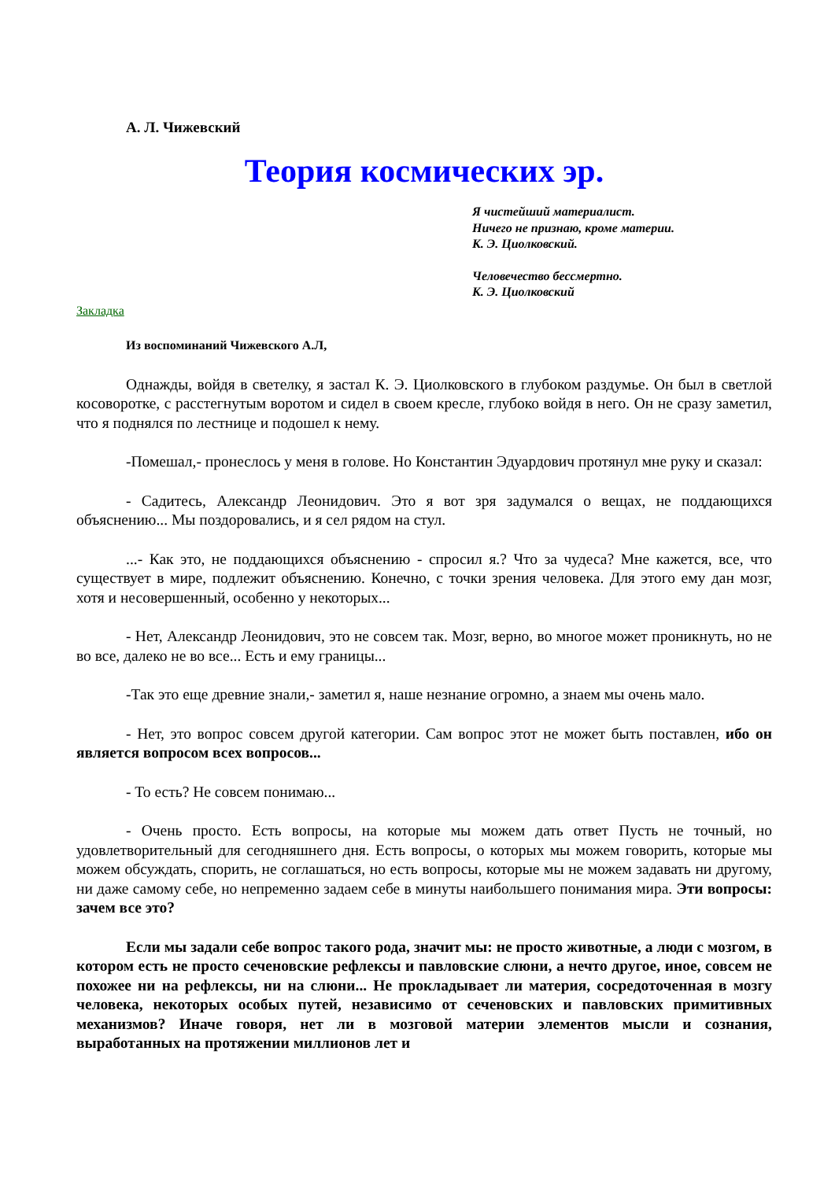А. Л. Чижевский
Теория космических эр.
Я чистейший материалист.
Ничего не признаю, кроме материи.
К. Э. Циолковский.
Человечество бессмертно.
К. Э. Циолковский
Закладка
Из воспоминаний Чижевского А.Л,
Однажды, войдя в светелку, я застал К. Э. Циолковского в глубоком раздумье. Он был в светлой косоворотке, с расстегнутым воротом и сидел в своем кресле, глубоко войдя в него. Он не сразу заметил, что я поднялся по лестнице и подошел к нему.
-Помешал,- пронеслось у меня в голове. Но Константин Эдуардович протянул мне руку и сказал:
- Садитесь, Александр Леонидович. Это я вот зря задумался о вещах, не поддающихся объяснению... Мы поздоровались, и я сел рядом на стул.
...- Как это, не поддающихся объяснению - спросил я.? Что за чудеса? Мне кажется, все, что существует в мире, подлежит объяснению. Конечно, с точки зрения человека. Для этого ему дан мозг, хотя и несовершенный, особенно у некоторых...
- Нет, Александр Леонидович, это не совсем так. Мозг, верно, во многое может проникнуть, но не во все, далеко не во все... Есть и ему границы...
-Так это еще древние знали,- заметил я, наше незнание огромно, а знаем мы очень мало.
- Нет, это вопрос совсем другой категории. Сам вопрос этот не может быть поставлен, ибо он является вопросом всех вопросов...
- То есть? Не совсем понимаю...
- Очень просто. Есть вопросы, на которые мы можем дать ответ Пусть не точный, но удовлетворительный для сегодняшнего дня. Есть вопросы, о которых мы можем говорить, которые мы можем обсуждать, спорить, не соглашаться, но есть вопросы, которые мы не можем задавать ни другому, ни даже самому себе, но непременно задаем себе в минуты наибольшего понимания мира. Эти вопросы: зачем все это?
Если мы задали себе вопрос такого рода, значит мы: не просто животные, а люди с мозгом, в котором есть не просто сеченовские рефлексы и павловские слюни, а нечто другое, иное, совсем не похожее ни на рефлексы, ни на слюни... Не прокладывает ли материя, сосредоточенная в мозгу человека, некоторых особых путей, независимо от сеченовских и павловских примитивных механизмов? Иначе говоря, нет ли в мозговой материи элементов мысли и сознания, выработанных на протяжении миллионов лет и